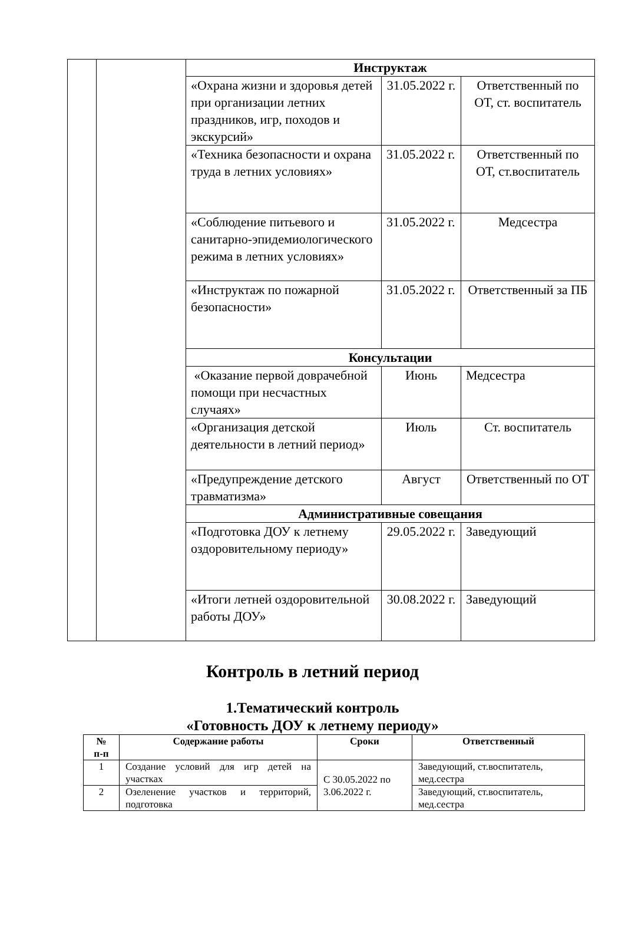| | | Инструктаж | | |
| | | «Охрана жизни и здоровья детей при организации летних праздников, игр, походов и экскурсий» | 31.05.2022 г. | Ответственный по ОТ, ст. воспитатель |
| | | «Техника безопасности и охрана труда в летних условиях» | 31.05.2022 г. | Ответственный по ОТ, ст.воспитатель |
| | | «Соблюдение питьевого и санитарно-эпидемиологического режима в летних условиях» | 31.05.2022 г. | Медсестра |
| | | «Инструктаж по пожарной безопасности» | 31.05.2022 г. | Ответственный за ПБ |
| | | Консультации | | |
| | | «Оказание первой доврачебной помощи при несчастных случаях» | Июнь | Медсестра |
| | | «Организация детской деятельности в летний период» | Июль | Ст. воспитатель |
| | | «Предупреждение детского травматизма» | Август | Ответственный по ОТ |
| | | Административные совещания | | |
| | | «Подготовка ДОУ к летнему оздоровительному периоду» | 29.05.2022 г. | Заведующий |
| | | «Итоги летней оздоровительной работы ДОУ» | 30.08.2022 г. | Заведующий |
Контроль в летний период
1.Тематический контроль
«Готовность ДОУ к летнему периоду»
| № п-п | Содержание работы | Сроки | Ответственный |
| --- | --- | --- | --- |
| 1 | Создание условий для игр детей на участках | С 30.05.2022 по 3.06.2022 г. | Заведующий, ст.воспитатель, мед.сестра |
| 2 | Озеленение участков и территорий, подготовка | | Заведующий, ст.воспитатель, мед.сестра |